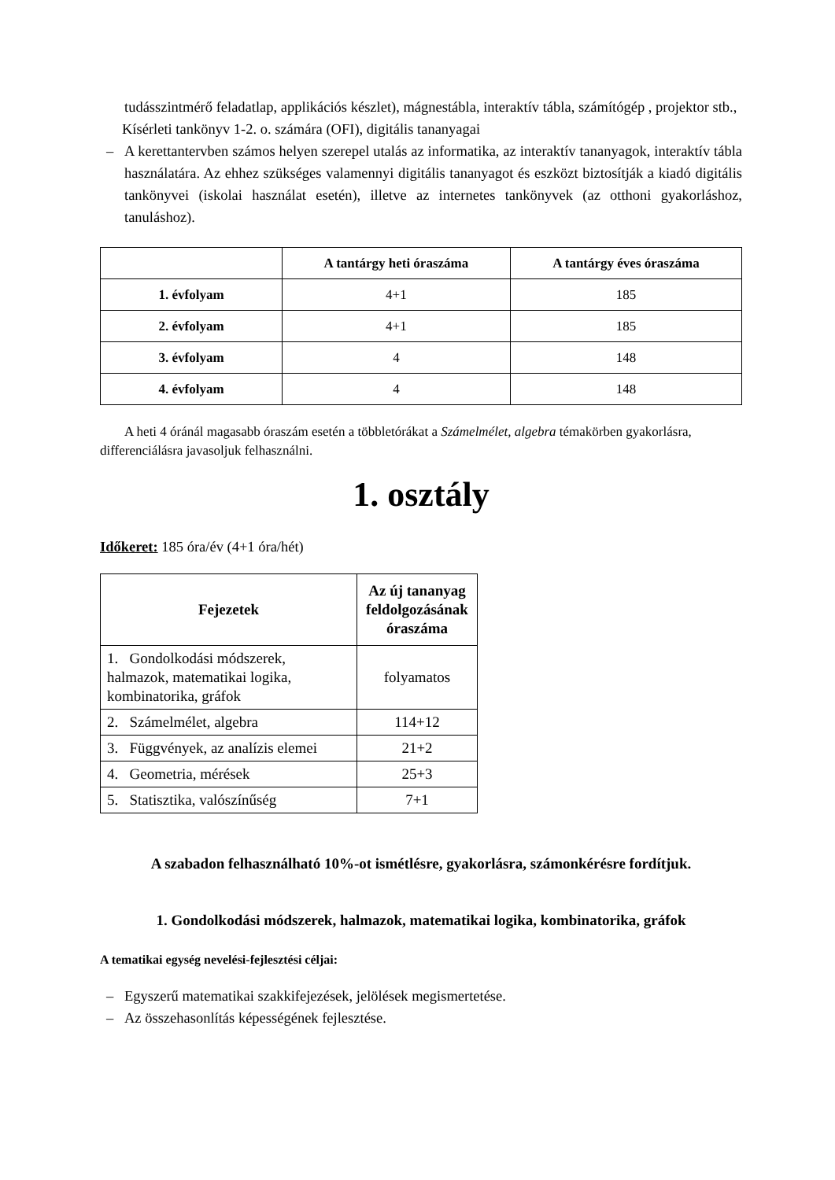tudásszintmérő feladatlap, applikációs készlet), mágnestábla, interaktív tábla, számítógép , projektor stb.,
Kísérleti tankönyv 1-2. o. számára (OFI), digitális tananyagai
– A kerettantervben számos helyen szerepel utalás az informatika, az interaktív tananyagok, interaktív tábla használatára. Az ehhez szükséges valamennyi digitális tananyagot és eszközt biztosítják a kiadó digitális tankönyvei (iskolai használat esetén), illetve az internetes tankönyvek (az otthoni gyakorláshoz, tanuláshoz).
| | A tantárgy heti óraszáma | A tantárgy éves óraszáma |
| --- | --- | --- |
| 1. évfolyam | 4+1 | 185 |
| 2. évfolyam | 4+1 | 185 |
| 3. évfolyam | 4 | 148 |
| 4. évfolyam | 4 | 148 |
A heti 4 óránál magasabb óraszám esetén a többletórákat a Számelmélet, algebra témakörben gyakorlásra, differenciálásra javasoljuk felhasználni.
1. osztály
Időkeret: 185 óra/év (4+1 óra/hét)
| Fejezetek | Az új tananyag feldolgozásának óraszáma |
| --- | --- |
| 1. Gondolkodási módszerek, halmazok, matematikai logika, kombinatorika, gráfok | folyamatos |
| 2. Számelmélet, algebra | 114+12 |
| 3. Függvények, az analízis elemei | 21+2 |
| 4. Geometria, mérések | 25+3 |
| 5. Statisztika, valószínűség | 7+1 |
A szabadon felhasználható 10%-ot ismétlésre, gyakorlásra, számonkérésre fordítjuk.
1. Gondolkodási módszerek, halmazok, matematikai logika, kombinatorika, gráfok
A tematikai egység nevelési-fejlesztési céljai:
– Egyszerű matematikai szakkifejezések, jelölések megismertetése.
– Az összehasonlítás képességének fejlesztése.